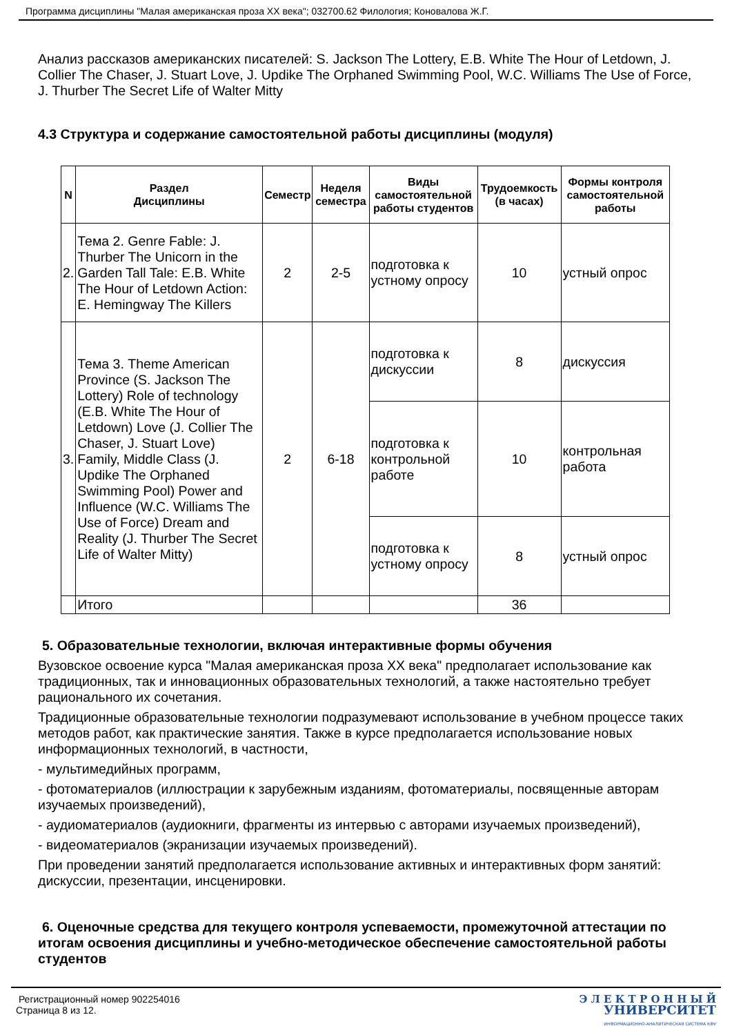Программа дисциплины "Малая американская проза XX века"; 032700.62 Филология; Коновалова Ж.Г.
Анализ рассказов американских писателей: S. Jackson The Lottery, E.B. White The Hour of Letdown, J. Collier The Chaser, J. Stuart Love, J. Updike The Orphaned Swimming Pool, W.C. Williams The Use of Force, J. Thurber The Secret Life of Walter Mitty
4.3 Структура и содержание самостоятельной работы дисциплины (модуля)
| N | Раздел Дисциплины | Семестр | Неделя семестра | Виды самостоятельной работы студентов | Трудоемкость (в часах) | Формы контроля самостоятельной работы |
| --- | --- | --- | --- | --- | --- | --- |
| 2. | Тема 2. Genre Fable: J. Thurber The Unicorn in the Garden Tall Tale: E.B. White The Hour of Letdown Action: E. Hemingway The Killers | 2 | 2-5 | подготовка к устному опросу | 10 | устный опрос |
| 3. | Тема 3. Theme American Province (S. Jackson The Lottery) Role of technology (E.B. White The Hour of Letdown) Love (J. Collier The Chaser, J. Stuart Love) Family, Middle Class (J. Updike The Orphaned Swimming Pool) Power and Influence (W.C. Williams The Use of Force) Dream and Reality (J. Thurber The Secret Life of Walter Mitty) | 2 | 6-18 | подготовка к дискуссии | 8 | дискуссия |
| | | | | подготовка к контрольной работе | 10 | контрольная работа |
| | | | | подготовка к устному опросу | 8 | устный опрос |
| | Итого | | | | 36 | |
5. Образовательные технологии, включая интерактивные формы обучения
Вузовское освоение курса "Малая американская проза XX века" предполагает использование как традиционных, так и инновационных образовательных технологий, а также настоятельно требует рационального их сочетания.
Традиционные образовательные технологии подразумевают использование в учебном процессе таких методов работ, как практические занятия. Также в курсе предполагается использование новых информационных технологий, в частности,
- мультимедийных программ,
- фотоматериалов (иллюстрации к зарубежным изданиям, фотоматериалы, посвященные авторам изучаемых произведений),
- аудиоматериалов (аудиокниги, фрагменты из интервью с авторами изучаемых произведений),
- видеоматериалов (экранизации изучаемых произведений).
При проведении занятий предполагается использование активных и интерактивных форм занятий: дискуссии, презентации, инсценировки.
6. Оценочные средства для текущего контроля успеваемости, промежуточной аттестации по итогам освоения дисциплины и учебно-методическое обеспечение самостоятельной работы студентов
Регистрационный номер 902254016
Страница 8 из 12.
Э Л Е К Т Р О Н Н Ы Й
УНИВЕРСИТЕТ
ИНФОРМАЦИОННО-АНАЛИТИЧЕСКАЯ СИСТЕМА КФУ